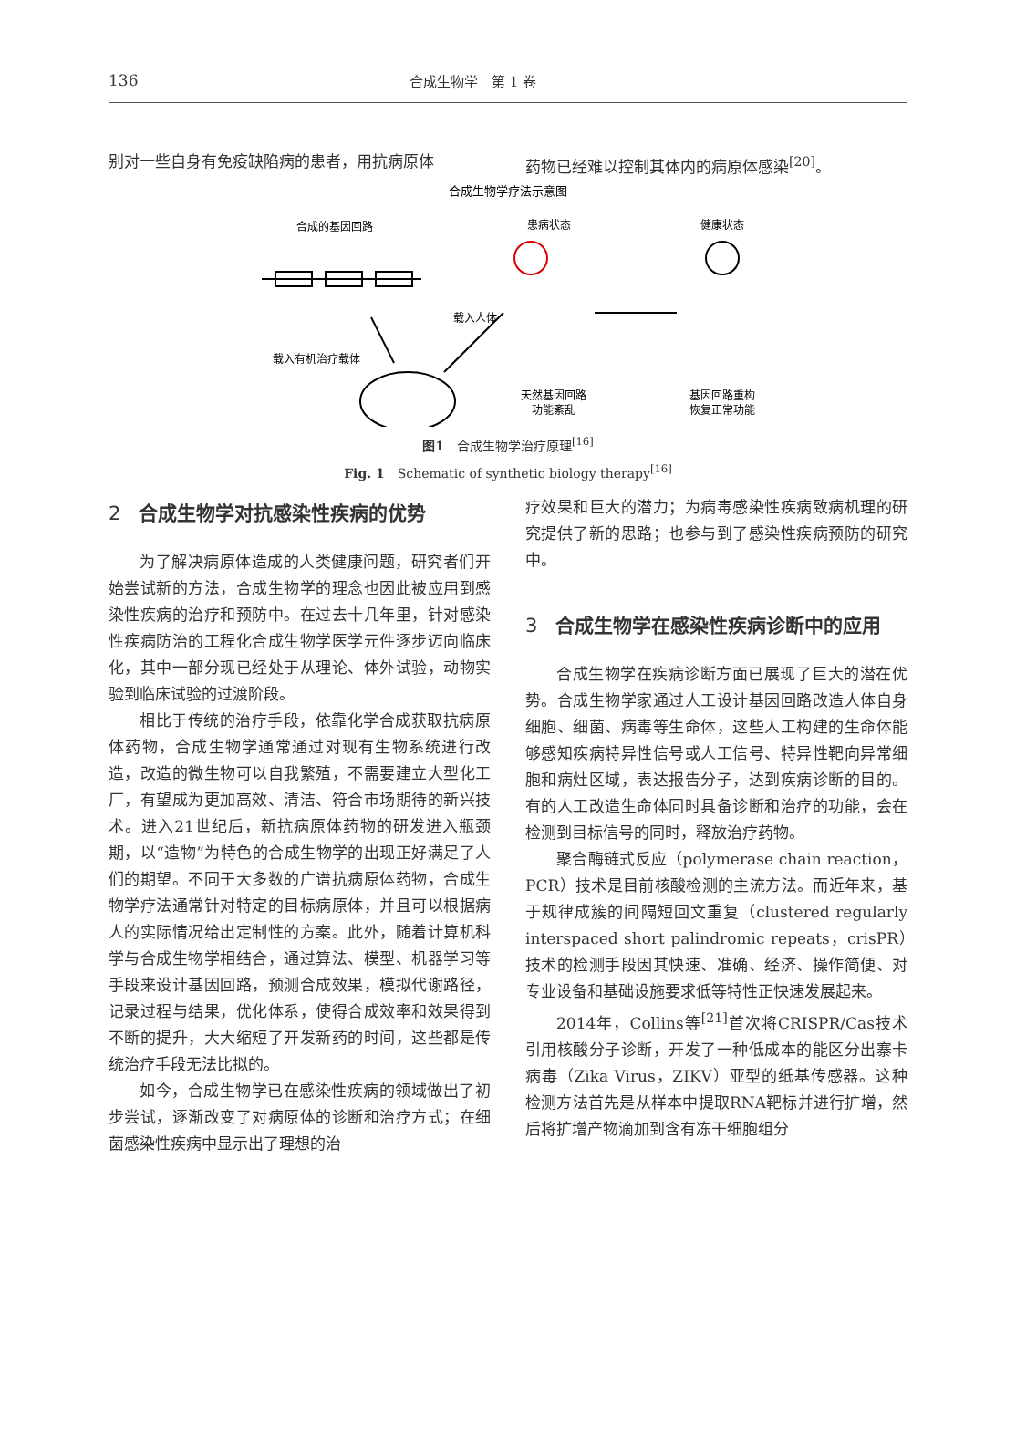136 合成生物学　第 1 卷
别对一些自身有免疫缺陷病的患者，用抗病原体 药物已经难以控制其体内的病原体感染<sup>[20]</sup>。
合成生物学疗法示意图
合成的基因回路
患病状态
健康状态
载入人体
载入有机治疗载体
天然基因回路
功能紊乱
基因回路重构
恢复正常功能
图1　合成生物学治疗原理<sup>[16]</sup>
Fig. 1　Schematic of synthetic biology therapy<sup>[16]</sup>
2 合成生物学对抗感染性疾病的优势
为了解决病原体造成的人类健康问题，研究者们开始尝试新的方法，合成生物学的理念也因此被应用到感染性疾病的治疗和预防中。在过去十几年里，针对感染性疾病防治的工程化合成生物学医学元件逐步迈向临床化，其中一部分现已经处于从理论、体外试验，动物实验到临床试验的过渡阶段。
相比于传统的治疗手段，依靠化学合成获取抗病原体药物，合成生物学通常通过对现有生物系统进行改造，改造的微生物可以自我繁殖，不需要建立大型化工厂，有望成为更加高效、清洁、符合市场期待的新兴技术。进入21世纪后，新抗病原体药物的研发进入瓶颈期，以“造物”为特色的合成生物学的出现正好满足了人们的期望。不同于大多数的广谱抗病原体药物，合成生物学疗法通常针对特定的目标病原体，并且可以根据病人的实际情况给出定制性的方案。此外，随着计算机科学与合成生物学相结合，通过算法、模型、机器学习等手段来设计基因回路，预测合成效果，模拟代谢路径，记录过程与结果，优化体系，使得合成效率和效果得到不断的提升，大大缩短了开发新药的时间，这些都是传统治疗手段无法比拟的。
如今，合成生物学已在感染性疾病的领域做出了初步尝试，逐渐改变了对病原体的诊断和治疗方式；在细菌感染性疾病中显示出了理想的治
疗效果和巨大的潜力；为病毒感染性疾病致病机理的研究提供了新的思路；也参与到了感染性疾病预防的研究中。
3 合成生物学在感染性疾病诊断中的应用
合成生物学在疾病诊断方面已展现了巨大的潜在优势。合成生物学家通过人工设计基因回路改造人体自身细胞、细菌、病毒等生命体，这些人工构建的生命体能够感知疾病特异性信号或人工信号、特异性靶向异常细胞和病灶区域，表达报告分子，达到疾病诊断的目的。有的人工改造生命体同时具备诊断和治疗的功能，会在检测到目标信号的同时，释放治疗药物。
聚合酶链式反应（polymerase chain reaction，PCR）技术是目前核酸检测的主流方法。而近年来，基于规律成簇的间隔短回文重复（clustered regularly interspaced short palindromic repeats，crisPR）技术的检测手段因其快速、准确、经济、操作简便、对专业设备和基础设施要求低等特性正快速发展起来。
2014年，Collins等<sup>[21]</sup>首次将CRISPR/Cas技术引用核酸分子诊断，开发了一种低成本的能区分出寨卡病毒（Zika Virus，ZIKV）亚型的纸基传感器。这种检测方法首先是从样本中提取RNA靶标并进行扩增，然后将扩增产物滴加到含有冻干细胞组分